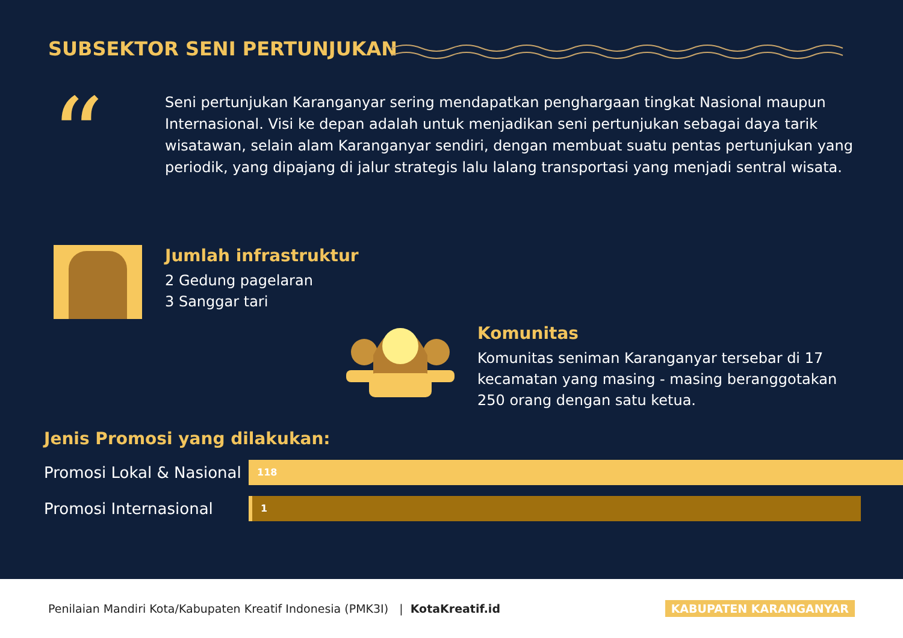SUBSEKTOR SENI PERTUNJUKAN
“
Seni pertunjukan Karanganyar sering mendapatkan penghargaan tingkat Nasional maupun Internasional. Visi ke depan adalah untuk menjadikan seni pertunjukan sebagai daya tarik wisatawan, selain alam Karanganyar sendiri, dengan membuat suatu pentas pertunjukan yang periodik, yang dipajang di jalur strategis lalu lalang transportasi yang menjadi sentral wisata.
Jumlah infrastruktur
2 Gedung pagelaran
3 Sanggar tari
Komunitas
Komunitas seniman Karanganyar tersebar di 17 kecamatan yang masing - masing beranggotakan 250 orang dengan satu ketua.
Jenis Promosi yang dilakukan:
Promosi Lokal & Nasional
118
Promosi Internasional
1
Penilaian Mandiri Kota/Kabupaten Kreatif Indonesia (PMK3I) | KotaKreatif.id KABUPATEN KARANGANYAR